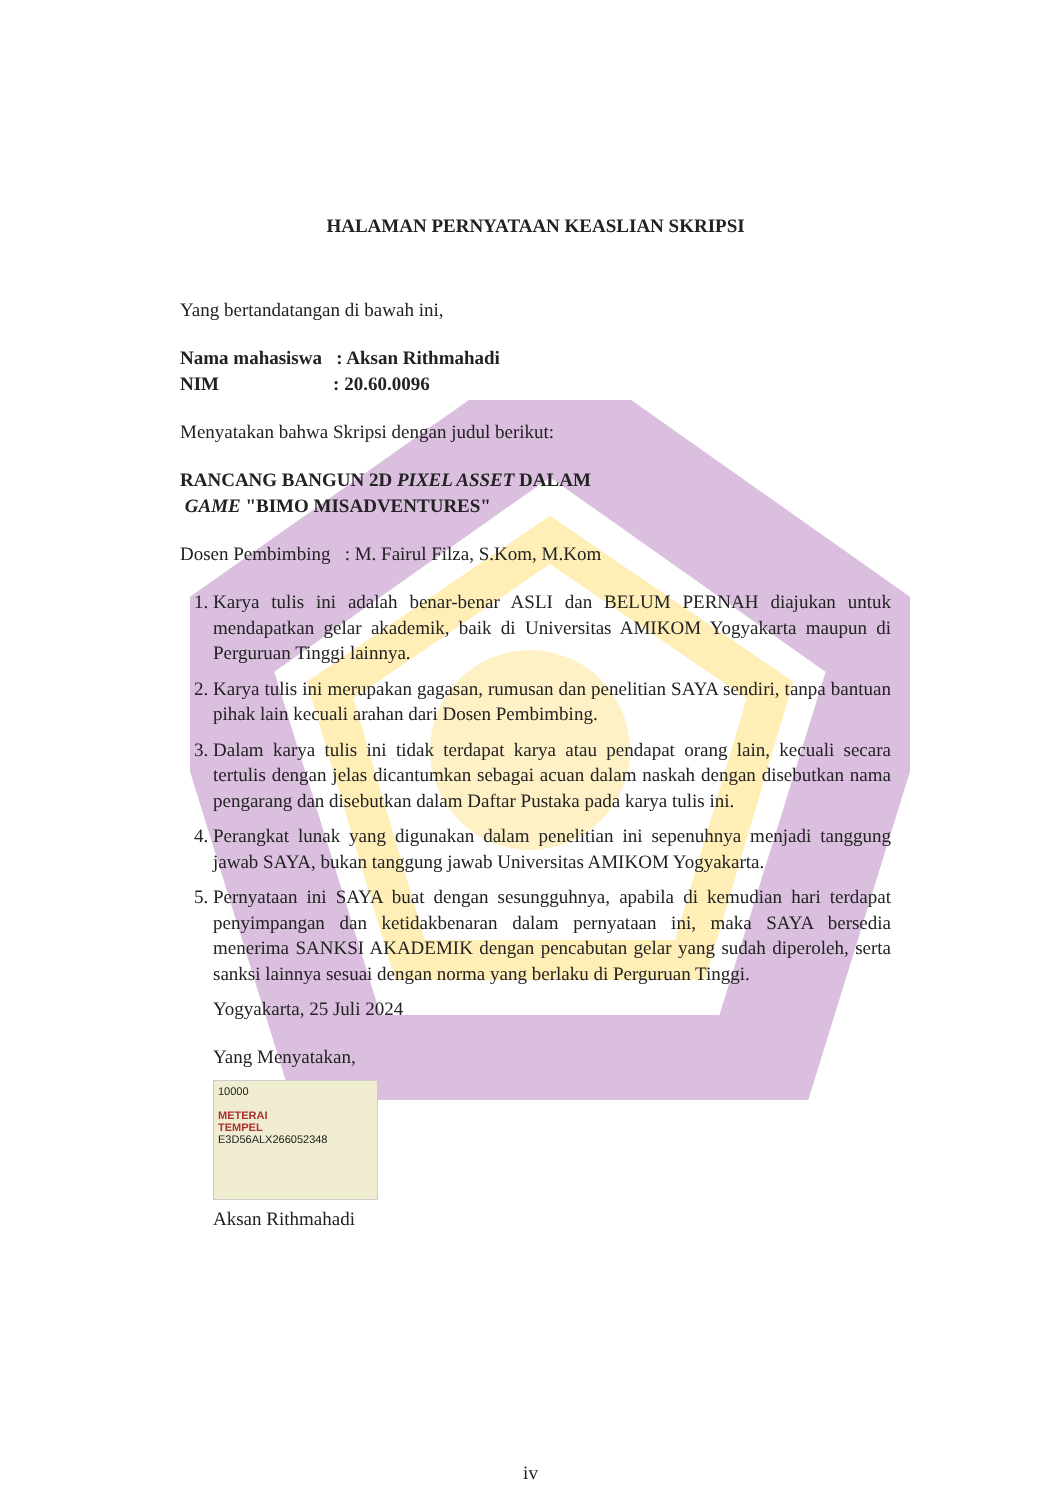HALAMAN PERNYATAAN KEASLIAN SKRIPSI
Yang bertandatangan di bawah ini,
Nama mahasiswa : Aksan Rithmahadi
NIM : 20.60.0096
Menyatakan bahwa Skripsi dengan judul berikut:
RANCANG BANGUN 2D PIXEL ASSET DALAM
GAME "BIMO MISADVENTURES"
Dosen Pembimbing : M. Fairul Filza, S.Kom, M.Kom
1. Karya tulis ini adalah benar-benar ASLI dan BELUM PERNAH diajukan untuk mendapatkan gelar akademik, baik di Universitas AMIKOM Yogyakarta maupun di Perguruan Tinggi lainnya.
2. Karya tulis ini merupakan gagasan, rumusan dan penelitian SAYA sendiri, tanpa bantuan pihak lain kecuali arahan dari Dosen Pembimbing.
3. Dalam karya tulis ini tidak terdapat karya atau pendapat orang lain, kecuali secara tertulis dengan jelas dicantumkan sebagai acuan dalam naskah dengan disebutkan nama pengarang dan disebutkan dalam Daftar Pustaka pada karya tulis ini.
4. Perangkat lunak yang digunakan dalam penelitian ini sepenuhnya menjadi tanggung jawab SAYA, bukan tanggung jawab Universitas AMIKOM Yogyakarta.
5. Pernyataan ini SAYA buat dengan sesungguhnya, apabila di kemudian hari terdapat penyimpangan dan ketidakbenaran dalam pernyataan ini, maka SAYA bersedia menerima SANKSI AKADEMIK dengan pencabutan gelar yang sudah diperoleh, serta sanksi lainnya sesuai dengan norma yang berlaku di Perguruan Tinggi.
Yogyakarta, 25 Juli 2024
Yang Menyatakan,
10000
METERAI
TEMPEL
E3D56ALX266052348
Aksan Rithmahadi
iv